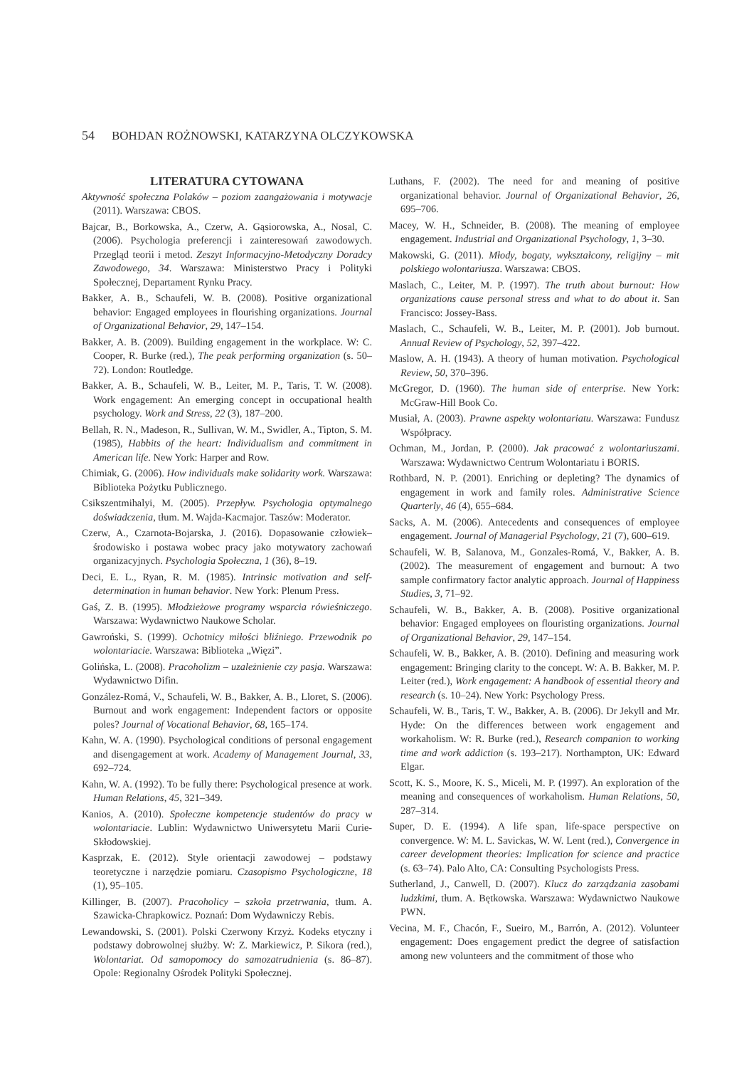54 BOHDAN ROŻNOWSKI, KATARZYNA OLCZYKOWSKA
LITERATURA CYTOWANA
Aktywność społeczna Polaków – poziom zaangażowania i motywacje (2011). Warszawa: CBOS.
Bajcar, B., Borkowska, A., Czerw, A. Gąsiorowska, A., Nosal, C. (2006). Psychologia preferencji i zainteresowań zawodowych. Przegląd teorii i metod. Zeszyt Informacyjno-Metodyczny Doradcy Zawodowego, 34. Warszawa: Ministerstwo Pracy i Polityki Społecznej, Departament Rynku Pracy.
Bakker, A. B., Schaufeli, W. B. (2008). Positive organizational behavior: Engaged employees in flourishing organizations. Journal of Organizational Behavior, 29, 147–154.
Bakker, A. B. (2009). Building engagement in the workplace. W: C. Cooper, R. Burke (red.), The peak performing organization (s. 50–72). London: Routledge.
Bakker, A. B., Schaufeli, W. B., Leiter, M. P., Taris, T. W. (2008). Work engagement: An emerging concept in occupational health psychology. Work and Stress, 22 (3), 187–200.
Bellah, R. N., Madeson, R., Sullivan, W. M., Swidler, A., Tipton, S. M. (1985), Habbits of the heart: Individualism and commitment in American life. New York: Harper and Row.
Chimiak, G. (2006). How individuals make solidarity work. Warszawa: Biblioteka Pożytku Publicznego.
Csikszentmihalyi, M. (2005). Przepływ. Psychologia optymalnego doświadczenia, tłum. M. Wajda-Kacmajor. Taszów: Moderator.
Czerw, A., Czarnota-Bojarska, J. (2016). Dopasowanie człowiek–środowisko i postawa wobec pracy jako motywatory zachowań organizacyjnych. Psychologia Społeczna, 1 (36), 8–19.
Deci, E. L., Ryan, R. M. (1985). Intrinsic motivation and self-determination in human behavior. New York: Plenum Press.
Gaś, Z. B. (1995). Młodzieżowe programy wsparcia rówieśniczego. Warszawa: Wydawnictwo Naukowe Scholar.
Gawroński, S. (1999). Ochotnicy miłości bliźniego. Przewodnik po wolontariacie. Warszawa: Biblioteka „Więzi”.
Golińska, L. (2008). Pracoholizm – uzależnienie czy pasja. Warszawa: Wydawnictwo Difin.
González-Romá, V., Schaufeli, W. B., Bakker, A. B., Lloret, S. (2006). Burnout and work engagement: Independent factors or opposite poles? Journal of Vocational Behavior, 68, 165–174.
Kahn, W. A. (1990). Psychological conditions of personal engagement and disengagement at work. Academy of Management Journal, 33, 692–724.
Kahn, W. A. (1992). To be fully there: Psychological presence at work. Human Relations, 45, 321–349.
Kanios, A. (2010). Społeczne kompetencje studentów do pracy w wolontariacie. Lublin: Wydawnictwo Uniwersytetu Marii Curie-Skłodowskiej.
Kasprzak, E. (2012). Style orientacji zawodowej – podstawy teoretyczne i narzędzie pomiaru. Czasopismo Psychologiczne, 18 (1), 95–105.
Killinger, B. (2007). Pracoholicy – szkoła przetrwania, tłum. A. Szawicka-Chrapkowicz. Poznań: Dom Wydawniczy Rebis.
Lewandowski, S. (2001). Polski Czerwony Krzyż. Kodeks etyczny i podstawy dobrowolnej służby. W: Z. Markiewicz, P. Sikora (red.), Wolontariat. Od samopomocy do samozatrudnienia (s. 86–87). Opole: Regionalny Ośrodek Polityki Społecznej.
Luthans, F. (2002). The need for and meaning of positive organizational behavior. Journal of Organizational Behavior, 26, 695–706.
Macey, W. H., Schneider, B. (2008). The meaning of employee engagement. Industrial and Organizational Psychology, 1, 3–30.
Makowski, G. (2011). Młody, bogaty, wykształcony, religijny – mit polskiego wolontariusza. Warszawa: CBOS.
Maslach, C., Leiter, M. P. (1997). The truth about burnout: How organizations cause personal stress and what to do about it. San Francisco: Jossey-Bass.
Maslach, C., Schaufeli, W. B., Leiter, M. P. (2001). Job burnout. Annual Review of Psychology, 52, 397–422.
Maslow, A. H. (1943). A theory of human motivation. Psychological Review, 50, 370–396.
McGregor, D. (1960). The human side of enterprise. New York: McGraw-Hill Book Co.
Musiał, A. (2003). Prawne aspekty wolontariatu. Warszawa: Fundusz Współpracy.
Ochman, M., Jordan, P. (2000). Jak pracować z wolontariuszami. Warszawa: Wydawnictwo Centrum Wolontariatu i BORIS.
Rothbard, N. P. (2001). Enriching or depleting? The dynamics of engagement in work and family roles. Administrative Science Quarterly, 46 (4), 655–684.
Sacks, A. M. (2006). Antecedents and consequences of employee engagement. Journal of Managerial Psychology, 21 (7), 600–619.
Schaufeli, W. B, Salanova, M., Gonzales-Romá, V., Bakker, A. B. (2002). The measurement of engagement and burnout: A two sample confirmatory factor analytic approach. Journal of Happiness Studies, 3, 71–92.
Schaufeli, W. B., Bakker, A. B. (2008). Positive organizational behavior: Engaged employees on flouristing organizations. Journal of Organizational Behavior, 29, 147–154.
Schaufeli, W. B., Bakker, A. B. (2010). Defining and measuring work engagement: Bringing clarity to the concept. W: A. B. Bakker, M. P. Leiter (red.), Work engagement: A handbook of essential theory and research (s. 10–24). New York: Psychology Press.
Schaufeli, W. B., Taris, T. W., Bakker, A. B. (2006). Dr Jekyll and Mr. Hyde: On the differences between work engagement and workaholism. W: R. Burke (red.), Research companion to working time and work addiction (s. 193–217). Northampton, UK: Edward Elgar.
Scott, K. S., Moore, K. S., Miceli, M. P. (1997). An exploration of the meaning and consequences of workaholism. Human Relations, 50, 287–314.
Super, D. E. (1994). A life span, life-space perspective on convergence. W: M. L. Savickas, W. W. Lent (red.), Convergence in career development theories: Implication for science and practice (s. 63–74). Palo Alto, CA: Consulting Psychologists Press.
Sutherland, J., Canwell, D. (2007). Klucz do zarządzania zasobami ludzkimi, tłum. A. Bętkowska. Warszawa: Wydawnictwo Naukowe PWN.
Vecina, M. F., Chacón, F., Sueiro, M., Barrón, A. (2012). Volunteer engagement: Does engagement predict the degree of satisfaction among new volunteers and the commitment of those who